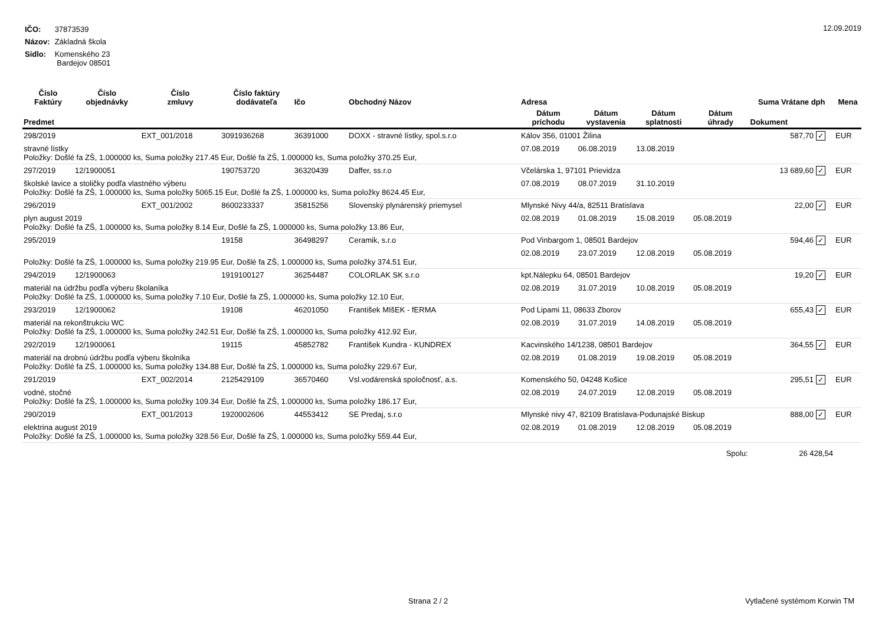| IČO: | 37873539 |
| Názov: | Základná škola |
| Sídlo: | Komenského 23 Bardejov 08501 |
12.09.2019
| Číslo Faktúry | Číslo objednávky | Číslo zmluvy | Číslo faktúry dodávateľa | Ičo | Obchodný Názov | Adresa | | | | Suma Vrátane dph | | Mena |
| --- | --- | --- | --- | --- | --- | --- | --- | --- | --- | --- | --- | --- |
| Predmet | | | | | | Dátum príchodu | Dátum vystavenia | Dátum splatnosti | Dátum úhrady | Dokument | | |
| 298/2019 | | EXT_001/2018 | 3091936268 | 36391000 | DOXX - stravné lístky, spol.s.r.o | Kálov 356, 01001 Žilina | | | | 587,70 | ✓ | EUR |
| stravné lístky Položky: Došlé fa ZŠ, 1.000000 ks, Suma položky 217.45 Eur, Došlé fa ZŠ, 1.000000 ks, Suma položky 370.25 Eur, | | | | | | 07.08.2019 | 06.08.2019 | 13.08.2019 | | | | |
| 297/2019 | 12/1900051 | | 190753720 | 36320439 | Daffer, ss.r.o | Včelárska 1, 97101 Prievidza | | | | 13 689,60 | ✓ | EUR |
| školské lavice a stoličky podľa vlastného výberu Položky: Došlé fa ZŠ, 1.000000 ks, Suma položky 5065.15 Eur, Došlé fa ZŠ, 1.000000 ks, Suma položky 8624.45 Eur, | | | | | | 07.08.2019 | 08.07.2019 | 31.10.2019 | | | | |
| 296/2019 | | EXT_001/2002 | 8600233337 | 35815256 | Slovenský plynárenský priemysel | Mlynské Nivy 44/a, 82511 Bratislava | | | | 22,00 | ✓ | EUR |
| plyn august 2019 Položky: Došlé fa ZŠ, 1.000000 ks, Suma položky 8.14 Eur, Došlé fa ZŠ, 1.000000 ks, Suma položky 13.86 Eur, | | | | | | 02.08.2019 | 01.08.2019 | 15.08.2019 | 05.08.2019 | | | |
| 295/2019 | | | 19158 | 36498297 | Ceramik, s.r.o | Pod Vinbargom 1, 08501 Bardejov | | | | 594,46 | ✓ | EUR |
| Položky: Došlé fa ZŠ, 1.000000 ks, Suma položky 219.95 Eur, Došlé fa ZŠ, 1.000000 ks, Suma položky 374.51 Eur, | | | | | | 02.08.2019 | 23.07.2019 | 12.08.2019 | 05.08.2019 | | | |
| 294/2019 | 12/1900063 | | 1919100127 | 36254487 | COLORLAK SK s.r.o | kpt.Nálepku 64, 08501 Bardejov | | | | 19,20 | ✓ | EUR |
| materiál na údržbu podľa výberu školaníka Položky: Došlé fa ZŠ, 1.000000 ks, Suma položky 7.10 Eur, Došlé fa ZŠ, 1.000000 ks, Suma položky 12.10 Eur, | | | | | | 02.08.2019 | 31.07.2019 | 10.08.2019 | 05.08.2019 | | | |
| 293/2019 | 12/1900062 | | 19108 | 46201050 | František MIšEK - fERMA | Pod Lipami 11, 08633 Zborov | | | | 655,43 | ✓ | EUR |
| materiál na rekonštrukciu WC Položky: Došlé fa ZŠ, 1.000000 ks, Suma položky 242.51 Eur, Došlé fa ZŠ, 1.000000 ks, Suma položky 412.92 Eur, | | | | | | 02.08.2019 | 31.07.2019 | 14.08.2019 | 05.08.2019 | | | |
| 292/2019 | 12/1900061 | | 19115 | 45852782 | František Kundra - KUNDREX | Kacvinského 14/1238, 08501 Bardejov | | | | 364,55 | ✓ | EUR |
| materiál na drobnú údržbu podľa výberu školníka Položky: Došlé fa ZŠ, 1.000000 ks, Suma položky 134.88 Eur, Došlé fa ZŠ, 1.000000 ks, Suma položky 229.67 Eur, | | | | | | 02.08.2019 | 01.08.2019 | 19.08.2019 | 05.08.2019 | | | |
| 291/2019 | | EXT_002/2014 | 2125429109 | 36570460 | Vsl.vodárenská spoločnosť, a.s. | Komenského 50, 04248 Košice | | | | 295,51 | ✓ | EUR |
| vodné, stočné Položky: Došlé fa ZŠ, 1.000000 ks, Suma položky 109.34 Eur, Došlé fa ZŠ, 1.000000 ks, Suma položky 186.17 Eur, | | | | | | 02.08.2019 | 24.07.2019 | 12.08.2019 | 05.08.2019 | | | |
| 290/2019 | | EXT_001/2013 | 1920002606 | 44553412 | SE Predaj, s.r.o | Mlynské nivy 47, 82109 Bratislava-Podunajské Biskup | | | | 888,00 | ✓ | EUR |
| elektrina august 2019 Položky: Došlé fa ZŠ, 1.000000 ks, Suma položky 328.56 Eur, Došlé fa ZŠ, 1.000000 ks, Suma položky 559.44 Eur, | | | | | | 02.08.2019 | 01.08.2019 | 12.08.2019 | 05.08.2019 | | | |
| Spolu: | | | | | | | | | | 26 428,54 | | |
Strana 2 / 2 Vytlačené systémom Korwin TM